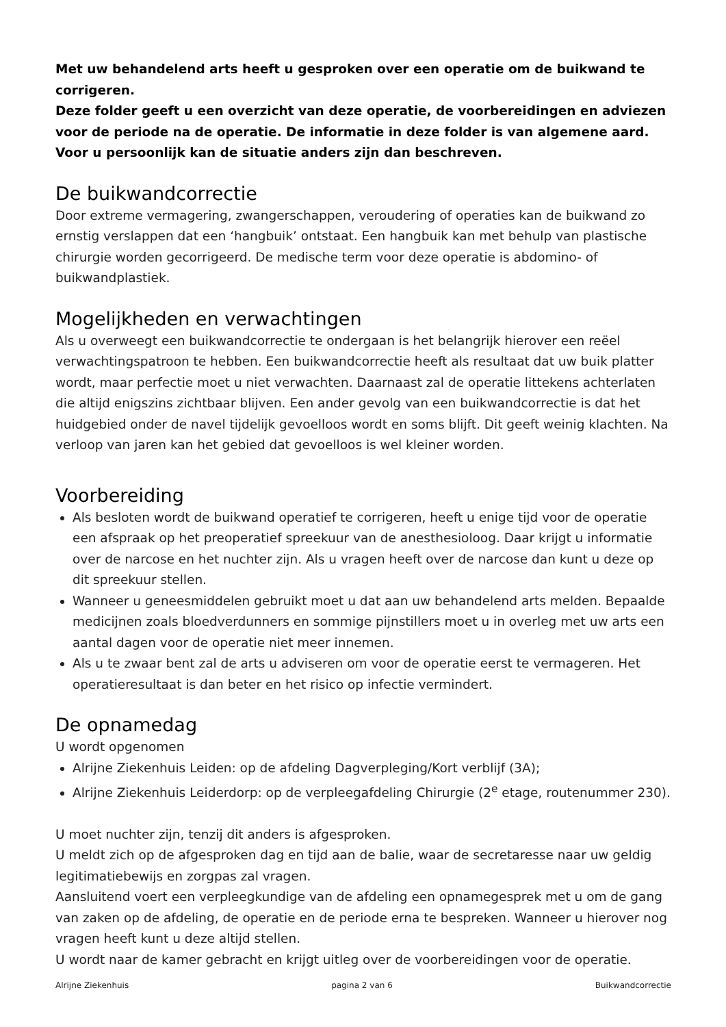Met uw behandelend arts heeft u gesproken over een operatie om de buikwand te corrigeren.
Deze folder geeft u een overzicht van deze operatie, de voorbereidingen en adviezen voor de periode na de operatie. De informatie in deze folder is van algemene aard. Voor u persoonlijk kan de situatie anders zijn dan beschreven.
De buikwandcorrectie
Door extreme vermagering, zwangerschappen, veroudering of operaties kan de buikwand zo ernstig verslappen dat een ‘hangbuik’ ontstaat. Een hangbuik kan met behulp van plastische chirurgie worden gecorrigeerd. De medische term voor deze operatie is abdomino- of buikwandplastiek.
Mogelijkheden en verwachtingen
Als u overweegt een buikwandcorrectie te ondergaan is het belangrijk hierover een reëel verwachtingspatroon te hebben. Een buikwandcorrectie heeft als resultaat dat uw buik platter wordt, maar perfectie moet u niet verwachten. Daarnaast zal de operatie littekens achterlaten die altijd enigszins zichtbaar blijven. Een ander gevolg van een buikwandcorrectie is dat het huidgebied onder de navel tijdelijk gevoelloos wordt en soms blijft. Dit geeft weinig klachten. Na verloop van jaren kan het gebied dat gevoelloos is wel kleiner worden.
Voorbereiding
Als besloten wordt de buikwand operatief te corrigeren, heeft u enige tijd voor de operatie een afspraak op het preoperatief spreekuur van de anesthesioloog. Daar krijgt u informatie over de narcose en het nuchter zijn. Als u vragen heeft over de narcose dan kunt u deze op dit spreekuur stellen.
Wanneer u geneesmiddelen gebruikt moet u dat aan uw behandelend arts melden. Bepaalde medicijnen zoals bloedverdunners en sommige pijnstillers moet u in overleg met uw arts een aantal dagen voor de operatie niet meer innemen.
Als u te zwaar bent zal de arts u adviseren om voor de operatie eerst te vermageren. Het operatieresultaat is dan beter en het risico op infectie vermindert.
De opnamedag
U wordt opgenomen
Alrijne Ziekenhuis Leiden: op de afdeling Dagverpleging/Kort verblijf (3A);
Alrijne Ziekenhuis Leiderdorp: op de verpleegafdeling Chirurgie (2<sup>e</sup> etage, routenummer 230).
U moet nuchter zijn, tenzij dit anders is afgesproken.
U meldt zich op de afgesproken dag en tijd aan de balie, waar de secretaresse naar uw geldig legitimatiebewijs en zorgpas zal vragen.
Aansluitend voert een verpleegkundige van de afdeling een opnamegesprek met u om de gang van zaken op de afdeling, de operatie en de periode erna te bespreken. Wanneer u hierover nog vragen heeft kunt u deze altijd stellen.
U wordt naar de kamer gebracht en krijgt uitleg over de voorbereidingen voor de operatie.
Alrijne Ziekenhuis pagina 2 van 6 Buikwandcorrectie